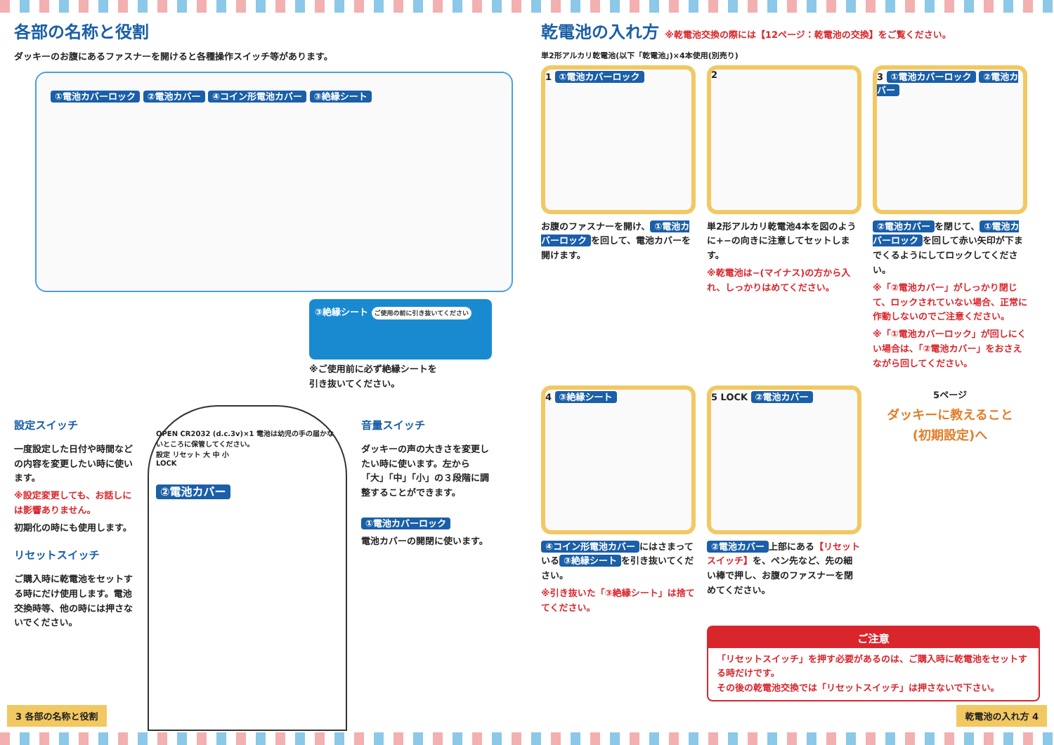各部の名称と役割
ダッキーのお腹にあるファスナーを開けると各種操作スイッチ等があります。
①電池カバーロック ②電池カバー ④コイン形電池カバー ③絶縁シート
③絶縁シート ご使用の前に引き抜いてください
※ご使用前に必ず絶縁シートを
引き抜いてください。
設定スイッチ
一度設定した日付や時間などの内容を変更したい時に使います。
※設定変更しても、お話しには影響ありません。
初期化の時にも使用します。
リセットスイッチ
ご購入時に乾電池をセットする時にだけ使用します。電池交換時等、他の時には押さないでください。
OPEN CR2032 (d.c.3v)×1 電池は幼児の手の届かないところに保管してください。
設定 リセット 大 中 小
LOCK
②電池カバー
音量スイッチ
ダッキーの声の大きさを変更したい時に使います。左から「大」「中」「小」の３段階に調整することができます。
①電池カバーロック
電池カバーの開閉に使います。
乾電池の入れ方 ※乾電池交換の際には【12ページ：乾電池の交換】をご覧ください。
単2形アルカリ乾電池(以下「乾電池」)×4本使用(別売り)
1 ①電池カバーロック
お腹のファスナーを開け、 ①電池カバーロック を回して、電池カバーを開けます。
2
単2形アルカリ乾電池4本を図のように+−の向きに注意してセットします。
※乾電池は−(マイナス)の方から入れ、しっかりはめてください。
3 ①電池カバーロック ②電池カバー
②電池カバー を閉じて、 ①電池カバーロック を回して赤い矢印が下までくるようにしてロックしてください。
※「②電池カバー」がしっかり閉じて、ロックされていない場合、正常に作動しないのでご注意ください。
※「①電池カバーロック」が回しにくい場合は、「②電池カバー」をおさえながら回してください。
4 ③絶縁シート
④コイン形電池カバー にはさまっている ③絶縁シート を引き抜いてください。
※引き抜いた「③絶縁シート」は捨ててください。
5 LOCK ②電池カバー
②電池カバー 上部にある【リセットスイッチ】を、ペン先など、先の細い棒で押し、お腹のファスナーを閉めてください。
5ページ
ダッキーに教えること
(初期設定)へ
ご注意
「リセットスイッチ」を押す必要があるのは、ご購入時に乾電池をセットする時だけです。
その後の乾電池交換では「リセットスイッチ」は押さないで下さい。
3 各部の名称と役割 乾電池の入れ方 4